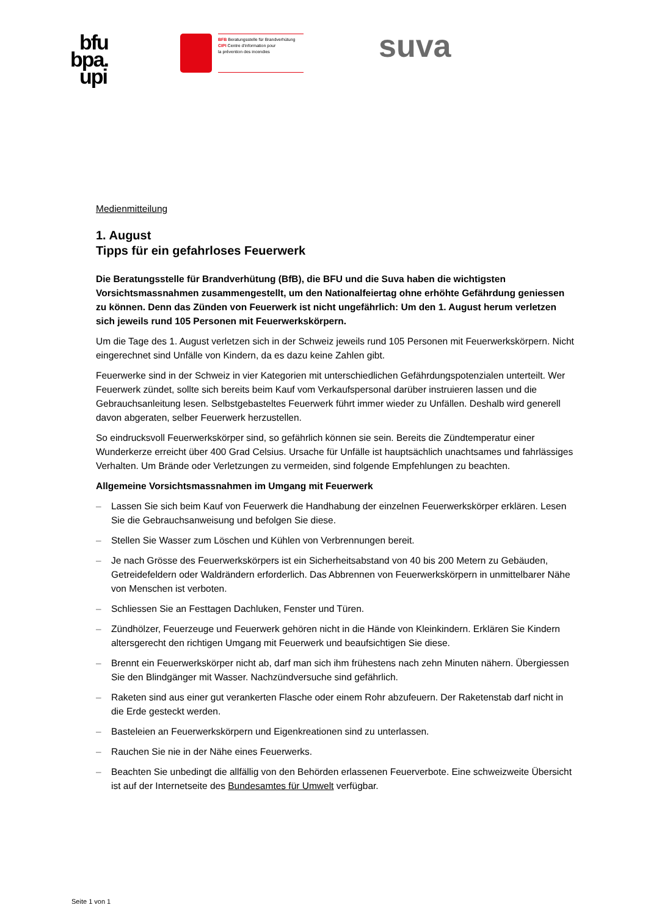bfu
bpa.
upi
BFB Beratungsstelle für Brandverhütung
CIPI Centre d'information pour
la prévention des incendies
suva
Medienmitteilung
1. August
Tipps für ein gefahrloses Feuerwerk
Die Beratungsstelle für Brandverhütung (BfB), die BFU und die Suva haben die wichtigsten Vorsichtsmassnahmen zusammengestellt, um den Nationalfeiertag ohne erhöhte Gefährdung geniessen zu können. Denn das Zünden von Feuerwerk ist nicht ungefährlich: Um den 1. August herum verletzen sich jeweils rund 105 Personen mit Feuerwerkskörpern.
Um die Tage des 1. August verletzen sich in der Schweiz jeweils rund 105 Personen mit Feuerwerkskörpern. Nicht eingerechnet sind Unfälle von Kindern, da es dazu keine Zahlen gibt.
Feuerwerke sind in der Schweiz in vier Kategorien mit unterschiedlichen Gefährdungspotenzialen unterteilt. Wer Feuerwerk zündet, sollte sich bereits beim Kauf vom Verkaufspersonal darüber instruieren lassen und die Gebrauchsanleitung lesen. Selbstgebasteltes Feuerwerk führt immer wieder zu Unfällen. Deshalb wird generell davon abgeraten, selber Feuerwerk herzustellen.
So eindrucksvoll Feuerwerkskörper sind, so gefährlich können sie sein. Bereits die Zündtemperatur einer Wunderkerze erreicht über 400 Grad Celsius. Ursache für Unfälle ist hauptsächlich unachtsames und fahrlässiges Verhalten. Um Brände oder Verletzungen zu vermeiden, sind folgende Empfehlungen zu beachten.
Allgemeine Vorsichtsmassnahmen im Umgang mit Feuerwerk
– Lassen Sie sich beim Kauf von Feuerwerk die Handhabung der einzelnen Feuerwerkskörper erklären. Lesen Sie die Gebrauchsanweisung und befolgen Sie diese.
– Stellen Sie Wasser zum Löschen und Kühlen von Verbrennungen bereit.
– Je nach Grösse des Feuerwerkskörpers ist ein Sicherheitsabstand von 40 bis 200 Metern zu Gebäuden, Getreidefeldern oder Waldrändern erforderlich. Das Abbrennen von Feuerwerkskörpern in unmittelbarer Nähe von Menschen ist verboten.
– Schliessen Sie an Festtagen Dachluken, Fenster und Türen.
– Zündhölzer, Feuerzeuge und Feuerwerk gehören nicht in die Hände von Kleinkindern. Erklären Sie Kindern altersgerecht den richtigen Umgang mit Feuerwerk und beaufsichtigen Sie diese.
– Brennt ein Feuerwerkskörper nicht ab, darf man sich ihm frühestens nach zehn Minuten nähern. Übergiessen Sie den Blindgänger mit Wasser. Nachzündversuche sind gefährlich.
– Raketen sind aus einer gut verankerten Flasche oder einem Rohr abzufeuern. Der Raketenstab darf nicht in die Erde gesteckt werden.
– Basteleien an Feuerwerkskörpern und Eigenkreationen sind zu unterlassen.
– Rauchen Sie nie in der Nähe eines Feuerwerks.
– Beachten Sie unbedingt die allfällig von den Behörden erlassenen Feuerverbote. Eine schweizweite Übersicht ist auf der Internetseite des Bundesamtes für Umwelt verfügbar.
Seite 1 von 1